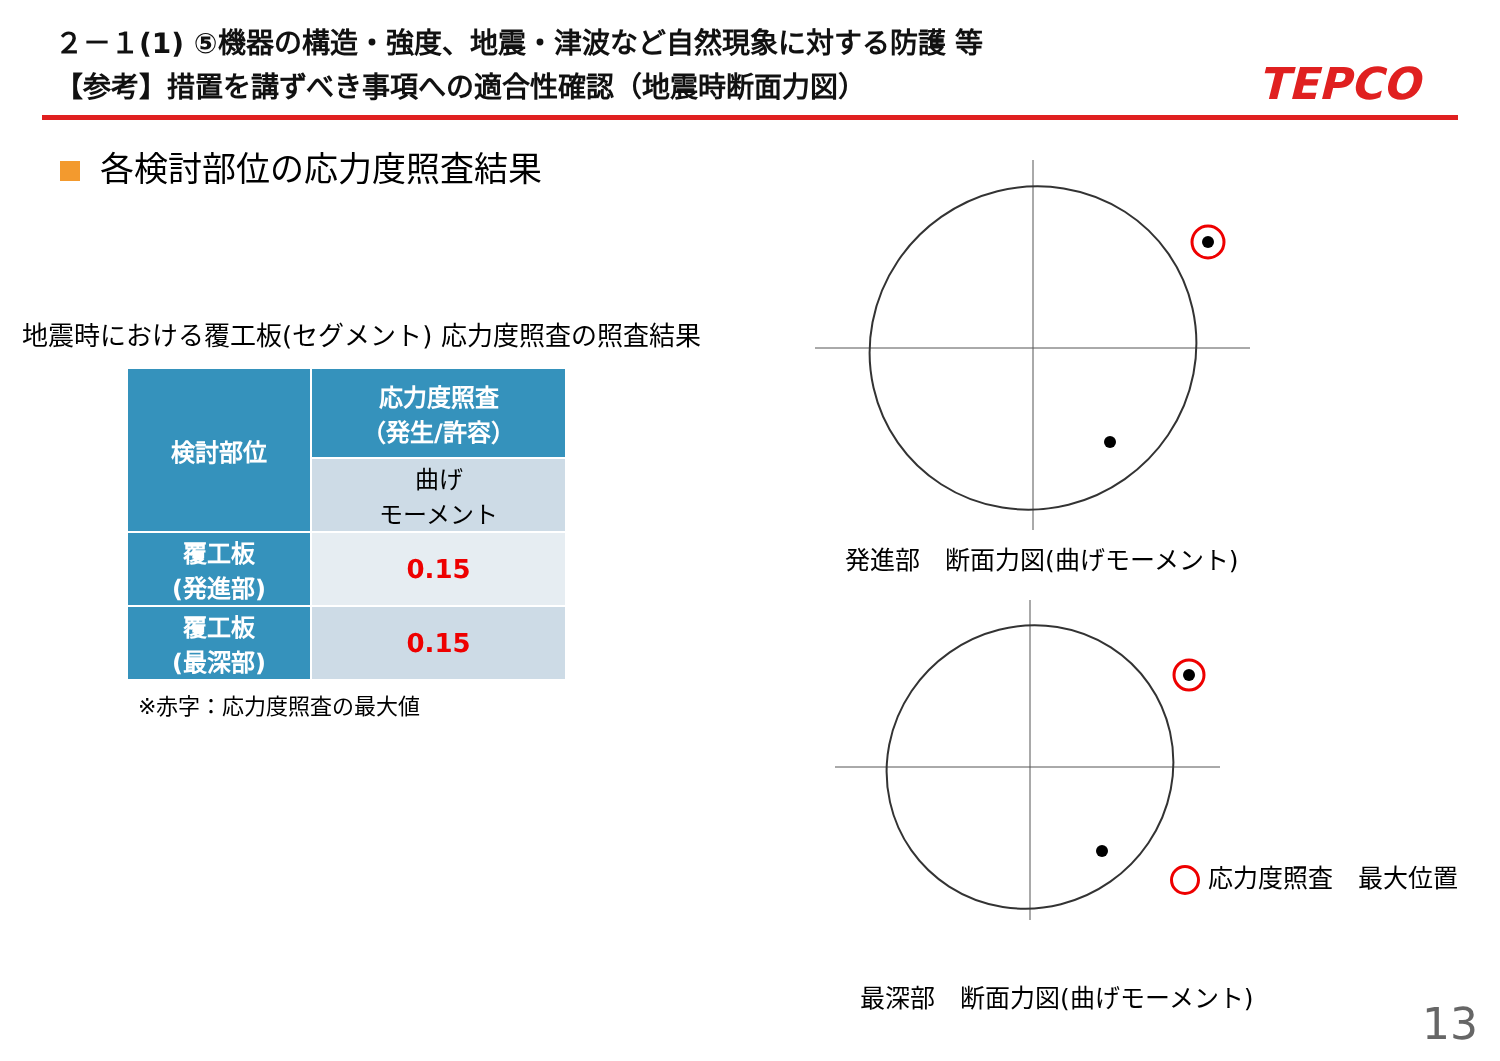２－１(1) ⑤機器の構造・強度、地震・津波など自然現象に対する防護 等
【参考】措置を講ずべき事項への適合性確認（地震時断面力図）
TEPCO
各検討部位の応力度照査結果
地震時における覆工板(セグメント) 応力度照査の照査結果
| 検討部位 | 応力度照査 （発生/許容） |
| --- | --- |
| | 曲げ モーメント |
| 覆工板 (発進部) | 0.15 |
| 覆工板 (最深部) | 0.15 |
※赤字：応力度照査の最大値
発進部　断面力図(曲げモーメント)
応力度照査　最大位置
最深部　断面力図(曲げモーメント)
13